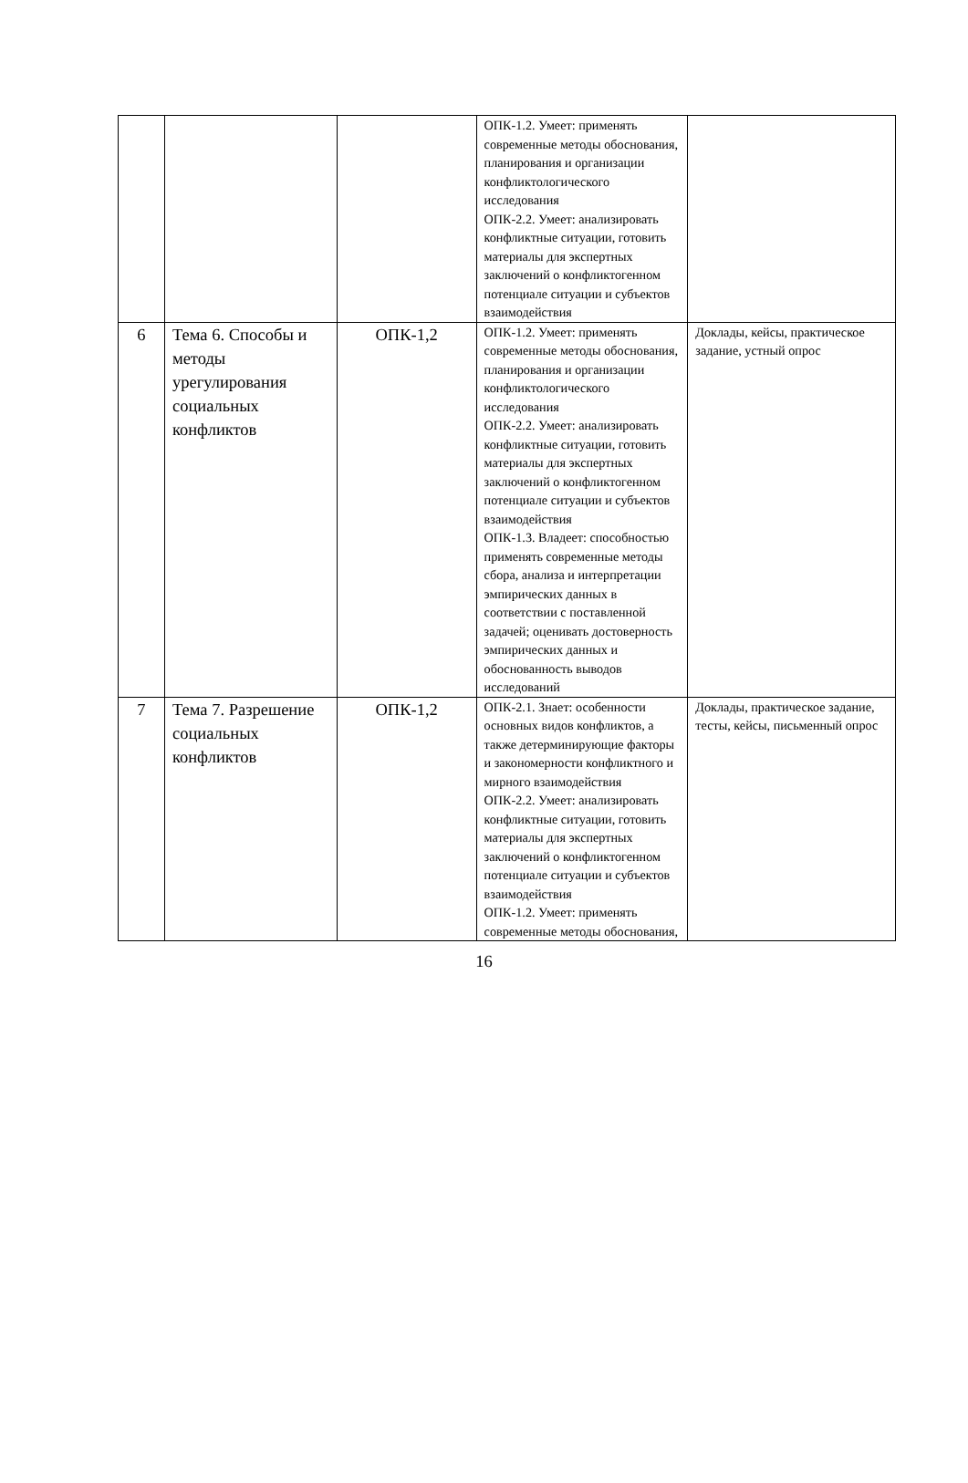| | | | ОПК-1.2. Умеет: применять современные методы обоснования, планирования и организации конфликтологического исследования ОПК-2.2. Умеет: анализировать конфликтные ситуации, готовить материалы для экспертных заключений о конфликтогенном потенциале ситуации и субъектов взаимодействия | |
| 6 | Тема 6. Способы и методы урегулирования социальных конфликтов | ОПК-1,2 | ОПК-1.2. Умеет: применять современные методы обоснования, планирования и организации конфликтологического исследования ОПК-2.2. Умеет: анализировать конфликтные ситуации, готовить материалы для экспертных заключений о конфликтогенном потенциале ситуации и субъектов взаимодействия ОПК-1.3. Владеет: способностью применять современные методы сбора, анализа и интерпретации эмпирических данных в соответствии с поставленной задачей; оценивать достоверность эмпирических данных и обоснованность выводов исследований | Доклады, кейсы, практическое задание, устный опрос |
| 7 | Тема 7. Разрешение социальных конфликтов | ОПК-1,2 | ОПК-2.1. Знает: особенности основных видов конфликтов, а также детерминирующие факторы и закономерности конфликтного и мирного взаимодействия ОПК-2.2. Умеет: анализировать конфликтные ситуации, готовить материалы для экспертных заключений о конфликтогенном потенциале ситуации и субъектов взаимодействия ОПК-1.2. Умеет: применять современные методы обоснования, | Доклады, практическое задание, тесты, кейсы, письменный опрос |
16